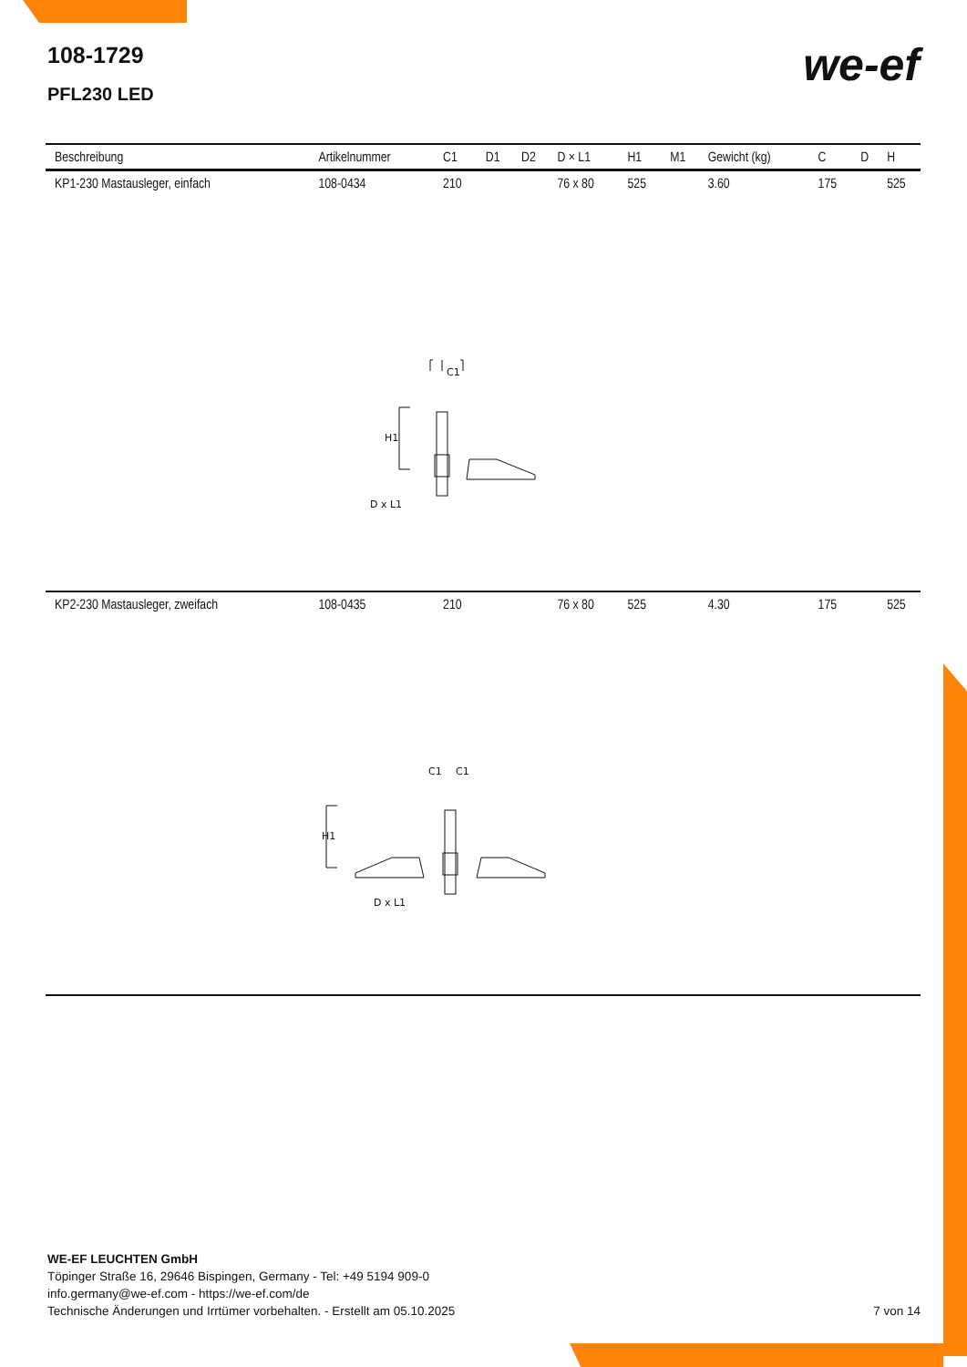108-1729
PFL230 LED
we-ef
| Beschreibung | Artikelnummer | C1 | D1 | D2 | D × L1 | H1 | M1 | Gewicht (kg) | C | D | H |
| --- | --- | --- | --- | --- | --- | --- | --- | --- | --- | --- | --- |
| KP1-230 Mastausleger, einfach | 108-0434 | 210 | | | 76 x 80 | 525 | | 3.60 | 175 | | 525 |
| H1 C1 D x L1 | | | | | | | | | | | |
| KP2-230 Mastausleger, zweifach | 108-0435 | 210 | | | 76 x 80 | 525 | | 4.30 | 175 | | 525 |
| H1 C1 C1 D x L1 | | | | | | | | | | | |
WE-EF LEUCHTEN GmbH
Töpinger Straße 16, 29646 Bispingen, Germany - Tel: +49 5194 909-0
info.germany@we-ef.com - https://we-ef.com/de
Technische Änderungen und Irrtümer vorbehalten. - Erstellt am 05.10.2025 7 von 14